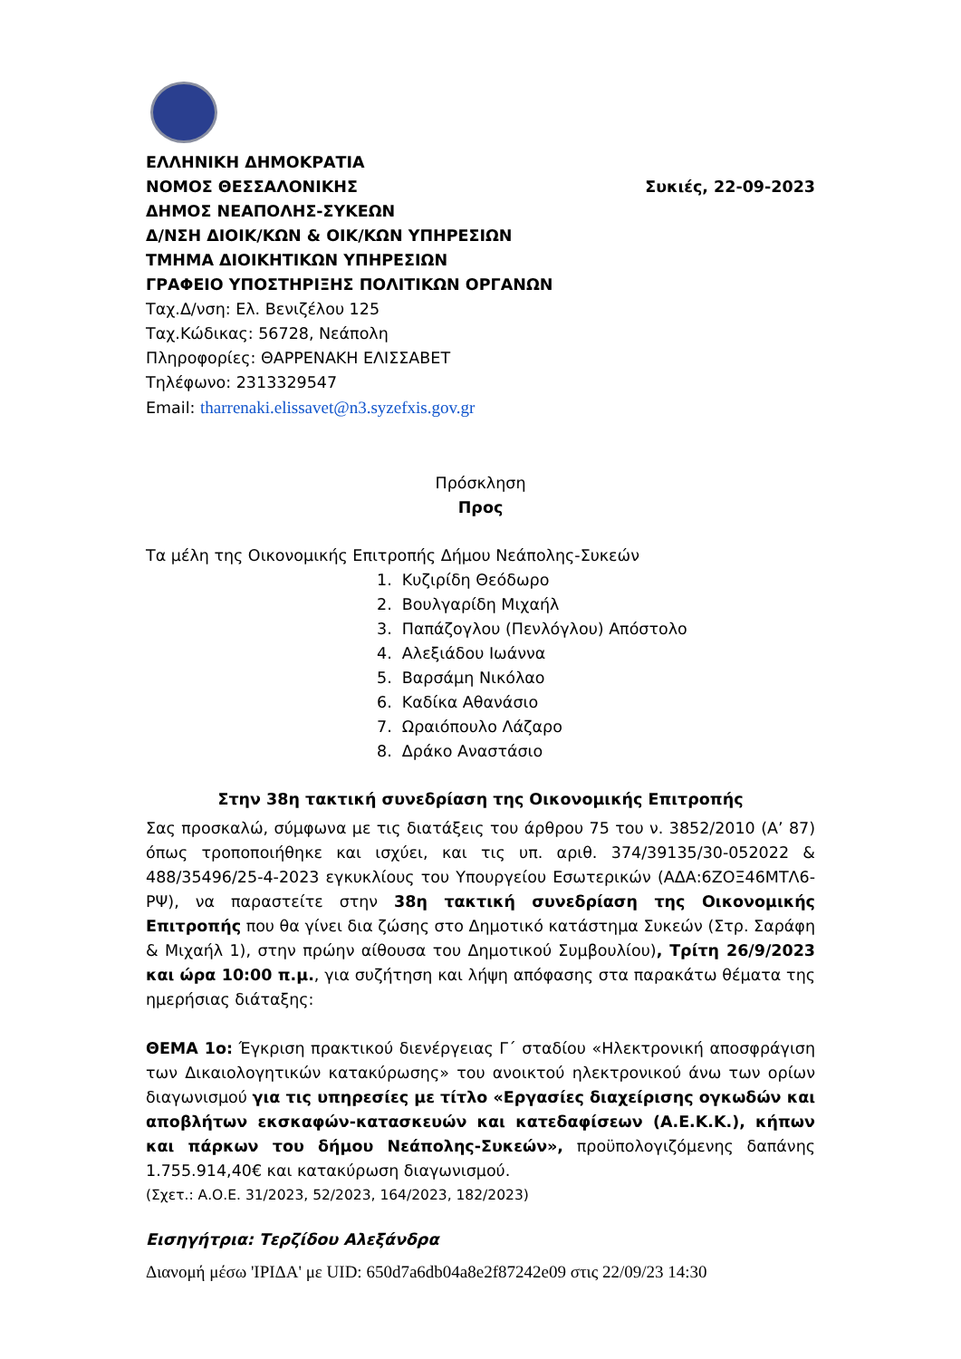ΕΛΛΗΝΙΚΗ ΔΗΜΟΚΡΑΤΙΑ
ΝΟΜΟΣ ΘΕΣΣΑΛΟΝΙΚΗΣ Συκιές, 22-09-2023
ΔΗΜΟΣ ΝΕΑΠΟΛΗΣ-ΣΥΚΕΩΝ
Δ/ΝΣΗ ΔΙΟΙΚ/ΚΩΝ & ΟΙΚ/ΚΩΝ ΥΠΗΡΕΣΙΩΝ
ΤΜΗΜΑ ΔΙΟΙΚΗΤΙΚΩΝ ΥΠΗΡΕΣΙΩΝ
ΓΡΑΦΕΙΟ ΥΠΟΣΤΗΡΙΞΗΣ ΠΟΛΙΤΙΚΩΝ ΟΡΓΑΝΩΝ
Ταχ.Δ/νση: Ελ. Βενιζέλου 125
Ταχ.Κώδικας: 56728, Νεάπολη
Πληροφορίες: ΘΑΡΡΕΝΑΚΗ ΕΛΙΣΣΑΒΕΤ
Τηλέφωνο: 2313329547
Email: tharrenaki.elissavet@n3.syzefxis.gov.gr
Πρόσκληση
Προς
Τα μέλη της Οικονομικής Επιτροπής Δήμου Νεάπολης-Συκεών
1. Κυζιρίδη Θεόδωρο
2. Βουλγαρίδη Μιχαήλ
3. Παπάζογλου (Πενλόγλου) Απόστολο
4. Αλεξιάδου Ιωάννα
5. Βαρσάμη Νικόλαο
6. Καδίκα Αθανάσιο
7. Ωραιόπουλο Λάζαρο
8. Δράκο Αναστάσιο
Στην 38η τακτική συνεδρίαση της Οικονομικής Επιτροπής
Σας προσκαλώ, σύμφωνα με τις διατάξεις του άρθρου 75 του ν. 3852/2010 (Α’ 87) όπως τροποποιήθηκε και ισχύει, και τις υπ. αριθ. 374/39135/30-052022 & 488/35496/25-4-2023 εγκυκλίους του Υπουργείου Εσωτερικών (ΑΔΑ:6ΖΟΞ46ΜΤΛ6-ΡΨ), να παραστείτε στην 38η τακτική συνεδρίαση της Οικονομικής Επιτροπής που θα γίνει δια ζώσης στο Δημοτικό κατάστημα Συκεών (Στρ. Σαράφη & Μιχαήλ 1), στην πρώην αίθουσα του Δημοτικού Συμβουλίου), Τρίτη 26/9/2023 και ώρα 10:00 π.μ., για συζήτηση και λήψη απόφασης στα παρακάτω θέματα της ημερήσιας διάταξης:
ΘΕΜΑ 1ο: Έγκριση πρακτικού διενέργειας Γ΄ σταδίου «Ηλεκτρονική αποσφράγιση των Δικαιολογητικών κατακύρωσης» του ανοικτού ηλεκτρονικού άνω των ορίων διαγωνισμού για τις υπηρεσίες με τίτλο «Εργασίες διαχείρισης ογκωδών και αποβλήτων εκσκαφών-κατασκευών και κατεδαφίσεων (Α.Ε.Κ.Κ.), κήπων και πάρκων του δήμου Νεάπολης-Συκεών», προϋπολογιζόμενης δαπάνης 1.755.914,40€ και κατακύρωση διαγωνισμού.
(Σχετ.: Α.Ο.Ε. 31/2023, 52/2023, 164/2023, 182/2023)
Εισηγήτρια: Τερζίδου Αλεξάνδρα
Διανομή μέσω 'ΙΡΙΔΑ' με UID: 650d7a6db04a8e2f87242e09 στις 22/09/23 14:30